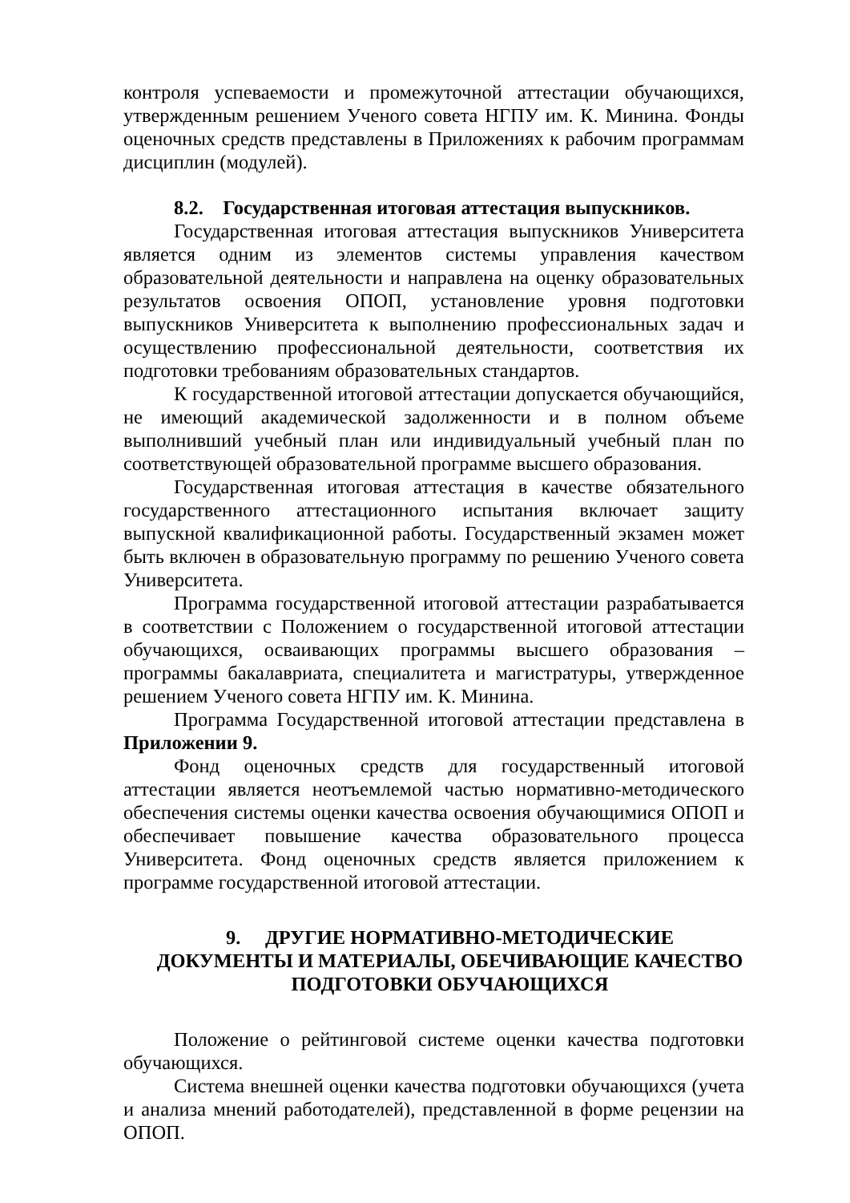контроля успеваемости и промежуточной аттестации обучающихся, утвержденным решением Ученого совета НГПУ им. К. Минина. Фонды оценочных средств представлены в Приложениях к рабочим программам дисциплин (модулей).
8.2. Государственная итоговая аттестация выпускников.
Государственная итоговая аттестация выпускников Университета является одним из элементов системы управления качеством образовательной деятельности и направлена на оценку образовательных результатов освоения ОПОП, установление уровня подготовки выпускников Университета к выполнению профессиональных задач и осуществлению профессиональной деятельности, соответствия их подготовки требованиям образовательных стандартов.
К государственной итоговой аттестации допускается обучающийся, не имеющий академической задолженности и в полном объеме выполнивший учебный план или индивидуальный учебный план по соответствующей образовательной программе высшего образования.
Государственная итоговая аттестация в качестве обязательного государственного аттестационного испытания включает защиту выпускной квалификационной работы. Государственный экзамен может быть включен в образовательную программу по решению Ученого совета Университета.
Программа государственной итоговой аттестации разрабатывается в соответствии с Положением о государственной итоговой аттестации обучающихся, осваивающих программы высшего образования – программы бакалавриата, специалитета и магистратуры, утвержденное решением Ученого совета НГПУ им. К. Минина.
Программа Государственной итоговой аттестации представлена в Приложении 9.
Фонд оценочных средств для государственный итоговой аттестации является неотъемлемой частью нормативно-методического обеспечения системы оценки качества освоения обучающимися ОПОП и обеспечивает повышение качества образовательного процесса Университета. Фонд оценочных средств является приложением к программе государственной итоговой аттестации.
9. ДРУГИЕ НОРМАТИВНО-МЕТОДИЧЕСКИЕ ДОКУМЕНТЫ И МАТЕРИАЛЫ, ОБЕЧИВАЮЩИЕ КАЧЕСТВО
ПОДГОТОВКИ ОБУЧАЮЩИХСЯ
Положение о рейтинговой системе оценки качества подготовки обучающихся.
Система внешней оценки качества подготовки обучающихся (учета и анализа мнений работодателей), представленной в форме рецензии на ОПОП.